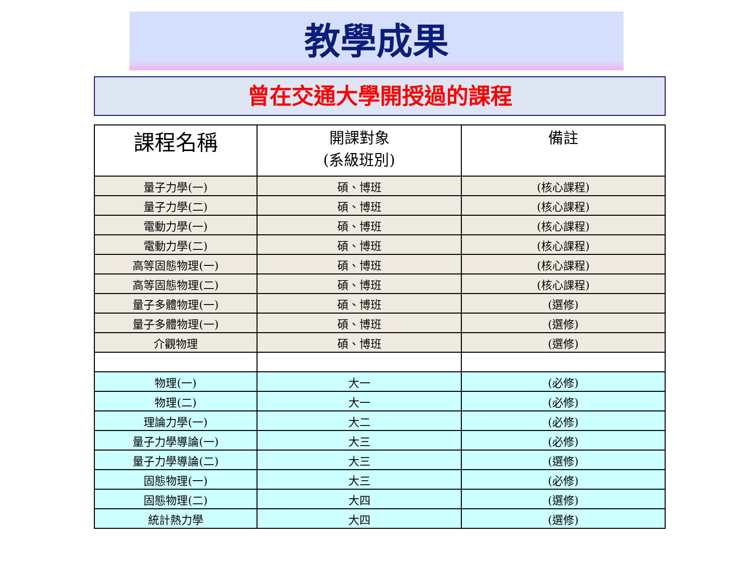教學成果
曾在交通大學開授過的課程
| 課程名稱 | 開課對象 (系級班別) | 備註 |
| --- | --- | --- |
| 量子力學(一) | 碩、博班 | (核心課程) |
| 量子力學(二) | 碩、博班 | (核心課程) |
| 電動力學(一) | 碩、博班 | (核心課程) |
| 電動力學(二) | 碩、博班 | (核心課程) |
| 高等固態物理(一) | 碩、博班 | (核心課程) |
| 高等固態物理(二) | 碩、博班 | (核心課程) |
| 量子多體物理(一) | 碩、博班 | (選修) |
| 量子多體物理(一) | 碩、博班 | (選修) |
| 介觀物理 | 碩、博班 | (選修) |
| 物理(一) | 大一 | (必修) |
| 物理(二) | 大一 | (必修) |
| 理論力學(一) | 大二 | (必修) |
| 量子力學導論(一) | 大三 | (必修) |
| 量子力學導論(二) | 大三 | (選修) |
| 固態物理(一) | 大三 | (必修) |
| 固態物理(二) | 大四 | (選修) |
| 統計熱力學 | 大四 | (選修) |